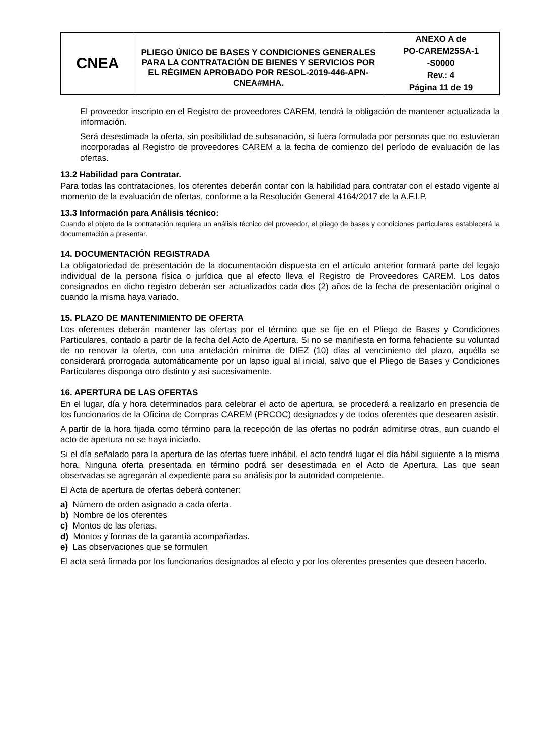| CNEA | PLIEGO ÚNICO DE BASES Y CONDICIONES GENERALES PARA LA CONTRATACIÓN DE BIENES Y SERVICIOS POR EL RÉGIMEN APROBADO POR RESOL-2019-446-APN-CNEA#MHA. | ANEXO A de PO-CAREM25SA-1 -S0000 Rev.: 4 Página 11 de 19 |
El proveedor inscripto en el Registro de proveedores CAREM, tendrá la obligación de mantener actualizada la información.
Será desestimada la oferta, sin posibilidad de subsanación, si fuera formulada por personas que no estuvieran incorporadas al Registro de proveedores CAREM a la fecha de comienzo del período de evaluación de las ofertas.
13.2 Habilidad para Contratar.
Para todas las contrataciones, los oferentes deberán contar con la habilidad para contratar con el estado vigente al momento de la evaluación de ofertas, conforme a la Resolución General 4164/2017 de la A.F.I.P.
13.3 Información para Análisis técnico:
Cuando el objeto de la contratación requiera un análisis técnico del proveedor, el pliego de bases y condiciones particulares establecerá la documentación a presentar.
14. DOCUMENTACIÓN REGISTRADA
La obligatoriedad de presentación de la documentación dispuesta en el artículo anterior formará parte del legajo individual de la persona física o jurídica que al efecto lleva el Registro de Proveedores CAREM. Los datos consignados en dicho registro deberán ser actualizados cada dos (2) años de la fecha de presentación original o cuando la misma haya variado.
15. PLAZO DE MANTENIMIENTO DE OFERTA
Los oferentes deberán mantener las ofertas por el término que se fije en el Pliego de Bases y Condiciones Particulares, contado a partir de la fecha del Acto de Apertura. Si no se manifiesta en forma fehaciente su voluntad de no renovar la oferta, con una antelación mínima de DIEZ (10) días al vencimiento del plazo, aquélla se considerará prorrogada automáticamente por un lapso igual al inicial, salvo que el Pliego de Bases y Condiciones Particulares disponga otro distinto y así sucesivamente.
16. APERTURA DE LAS OFERTAS
En el lugar, día y hora determinados para celebrar el acto de apertura, se procederá a realizarlo en presencia de los funcionarios de la Oficina de Compras CAREM (PRCOC) designados y de todos oferentes que desearen asistir.
A partir de la hora fijada como término para la recepción de las ofertas no podrán admitirse otras, aun cuando el acto de apertura no se haya iniciado.
Si el día señalado para la apertura de las ofertas fuere inhábil, el acto tendrá lugar el día hábil siguiente a la misma hora. Ninguna oferta presentada en término podrá ser desestimada en el Acto de Apertura. Las que sean observadas se agregarán al expediente para su análisis por la autoridad competente.
El Acta de apertura de ofertas deberá contener:
a) Número de orden asignado a cada oferta.
b) Nombre de los oferentes
c) Montos de las ofertas.
d) Montos y formas de la garantía acompañadas.
e) Las observaciones que se formulen
El acta será firmada por los funcionarios designados al efecto y por los oferentes presentes que deseen hacerlo.